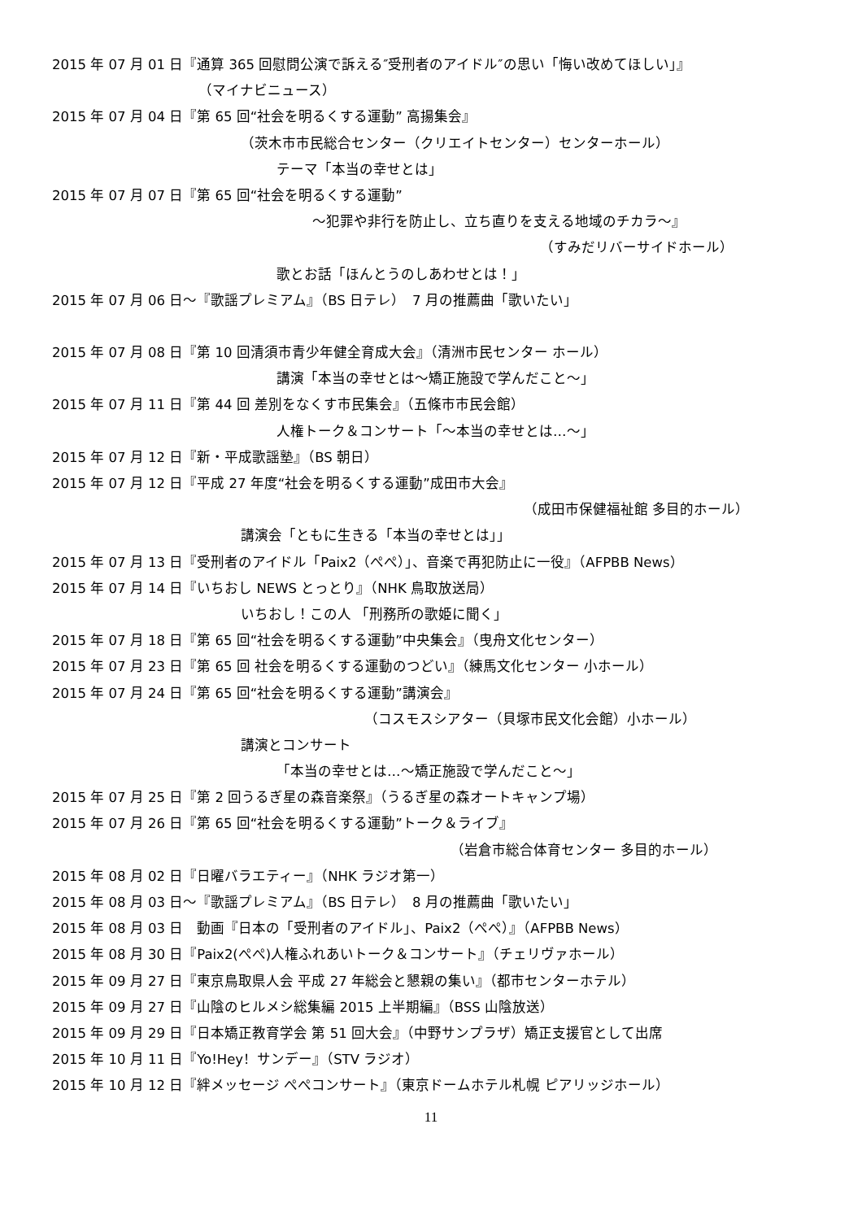2015 年 07 月 01 日『通算 365 回慰問公演で訴える″受刑者のアイドル″の思い「悔い改めてほしい」』
（マイナビニュース）
2015 年 07 月 04 日『第 65 回“社会を明るくする運動” 高揚集会』
（茨木市市民総合センター（クリエイトセンター）センターホール）
テーマ「本当の幸せとは」
2015 年 07 月 07 日『第 65 回“社会を明るくする運動”
～犯罪や非行を防止し、立ち直りを支える地域のチカラ～』
（すみだリバーサイドホール）
歌とお話「ほんとうのしあわせとは！」
2015 年 07 月 06 日～『歌謡プレミアム』（BS 日テレ）　7 月の推薦曲「歌いたい」
2015 年 07 月 08 日『第 10 回清須市青少年健全育成大会』（清洲市民センター ホール）
講演「本当の幸せとは～矯正施設で学んだこと～」
2015 年 07 月 11 日『第 44 回 差別をなくす市民集会』（五條市市民会館）
人権トーク＆コンサート「～本当の幸せとは…～」
2015 年 07 月 12 日『新・平成歌謡塾』（BS 朝日）
2015 年 07 月 12 日『平成 27 年度“社会を明るくする運動”成田市大会』
（成田市保健福祉館 多目的ホール）
講演会「ともに生きる「本当の幸せとは」」
2015 年 07 月 13 日『受刑者のアイドル「Paix2（ぺぺ）」、音楽で再犯防止に一役』（AFPBB News）
2015 年 07 月 14 日『いちおし NEWS とっとり』（NHK 鳥取放送局）
いちおし！この人 「刑務所の歌姫に聞く」
2015 年 07 月 18 日『第 65 回“社会を明るくする運動”中央集会』（曳舟文化センター）
2015 年 07 月 23 日『第 65 回 社会を明るくする運動のつどい』（練馬文化センター 小ホール）
2015 年 07 月 24 日『第 65 回“社会を明るくする運動”講演会』
（コスモスシアター（貝塚市民文化会館）小ホール）
講演とコンサート
「本当の幸せとは…～矯正施設で学んだこと～」
2015 年 07 月 25 日『第 2 回うるぎ星の森音楽祭』（うるぎ星の森オートキャンプ場）
2015 年 07 月 26 日『第 65 回“社会を明るくする運動”トーク＆ライブ』
（岩倉市総合体育センター 多目的ホール）
2015 年 08 月 02 日『日曜バラエティー』（NHK ラジオ第一）
2015 年 08 月 03 日～『歌謡プレミアム』（BS 日テレ）　8 月の推薦曲「歌いたい」
2015 年 08 月 03 日　動画『日本の「受刑者のアイドル」、Paix2（ぺぺ）』（AFPBB News）
2015 年 08 月 30 日『Paix2(ぺぺ)人権ふれあいトーク＆コンサート』（チェリヴァホール）
2015 年 09 月 27 日『東京鳥取県人会 平成 27 年総会と懇親の集い』（都市センターホテル）
2015 年 09 月 27 日『山陰のヒルメシ総集編 2015 上半期編』（BSS 山陰放送）
2015 年 09 月 29 日『日本矯正教育学会 第 51 回大会』（中野サンプラザ）矯正支援官として出席
2015 年 10 月 11 日『Yo!Hey！サンデー』（STV ラジオ）
2015 年 10 月 12 日『絆メッセージ ぺぺコンサート』（東京ドームホテル札幌 ピアリッジホール）
11